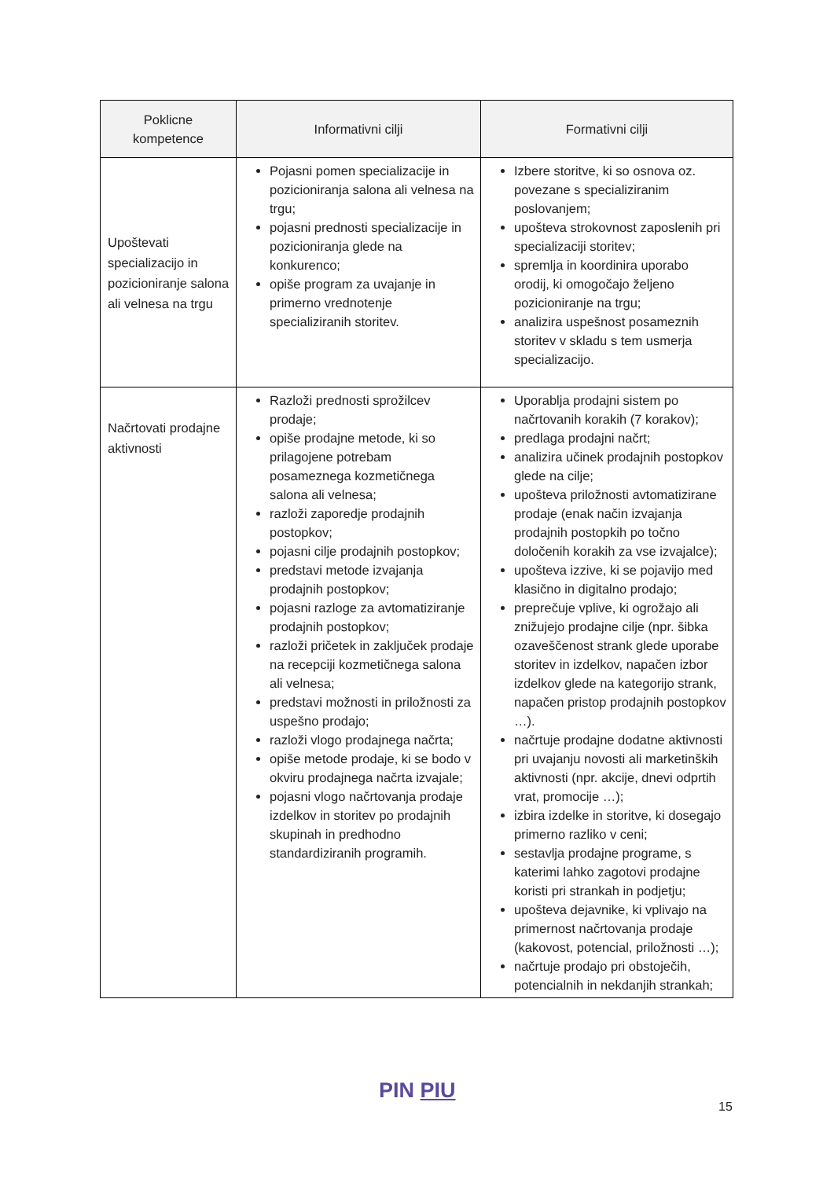| Poklicne kompetence | Informativni cilji | Formativni cilji |
| --- | --- | --- |
| Upoštevati specializacijo in pozicioniranje salona ali velnesa na trgu | Pojasni pomen specializacije in pozicioniranja salona ali velnesa na trgu; pojasni prednosti specializacije in pozicioniranja glede na konkurenco; opiše program za uvajanje in primerno vrednotenje specializiranih storitev. | Izbere storitve, ki so osnova oz. povezane s specializiranim poslovanjem; upošteva strokovnost zaposlenih pri specializaciji storitev; spremlja in koordinira uporabo orodij, ki omogočajo željeno pozicioniranje na trgu; analizira uspešnost posameznih storitev v skladu s tem usmerja specializacijo. |
| Načrtovati prodajne aktivnosti | Razloži prednosti sprožilcev prodaje; opiše prodajne metode, ki so prilagojene potrebam posameznega kozmetičnega salona ali velnesa; razloži zaporedje prodajnih postopkov; pojasni cilje prodajnih postopkov; predstavi metode izvajanja prodajnih postopkov; pojasni razloge za avtomatiziranje prodajnih postopkov; razloži pričetek in zaključek prodaje na recepciji kozmetičnega salona ali velnesa; predstavi možnosti in priložnosti za uspešno prodajo; razloži vlogo prodajnega načrta; opiše metode prodaje, ki se bodo v okviru prodajnega načrta izvajale; pojasni vlogo načrtovanja prodaje izdelkov in storitev po prodajnih skupinah in predhodno standardiziranih programih. | Uporablja prodajni sistem po načrtovanih korakih (7 korakov); predlaga prodajni načrt; analizira učinek prodajnih postopkov glede na cilje; upošteva priložnosti avtomatizirane prodaje (enak način izvajanja prodajnih postopkih po točno določenih korakih za vse izvajalce); upošteva izzive, ki se pojavijo med klasično in digitalno prodajo; preprečuje vplive, ki ogrožajo ali znižujejo prodajne cilje (npr. šibka ozaveščenost strank glede uporabe storitev in izdelkov, napačen izbor izdelkov glede na kategorijo strank, napačen pristop prodajnih postopkov …). načrtuje prodajne dodatne aktivnosti pri uvajanju novosti ali marketinških aktivnosti (npr. akcije, dnevi odprtih vrat, promocije …); izbira izdelke in storitve, ki dosegajo primerno razliko v ceni; sestavlja prodajne programe, s katerimi lahko zagotovi prodajne koristi pri strankah in podjetju; upošteva dejavnike, ki vplivajo na primernost načrtovanja prodaje (kakovost, potencial, priložnosti …); načrtuje prodajo pri obstoječih, potencialnih in nekdanjih strankah; |
PIN PIU
15